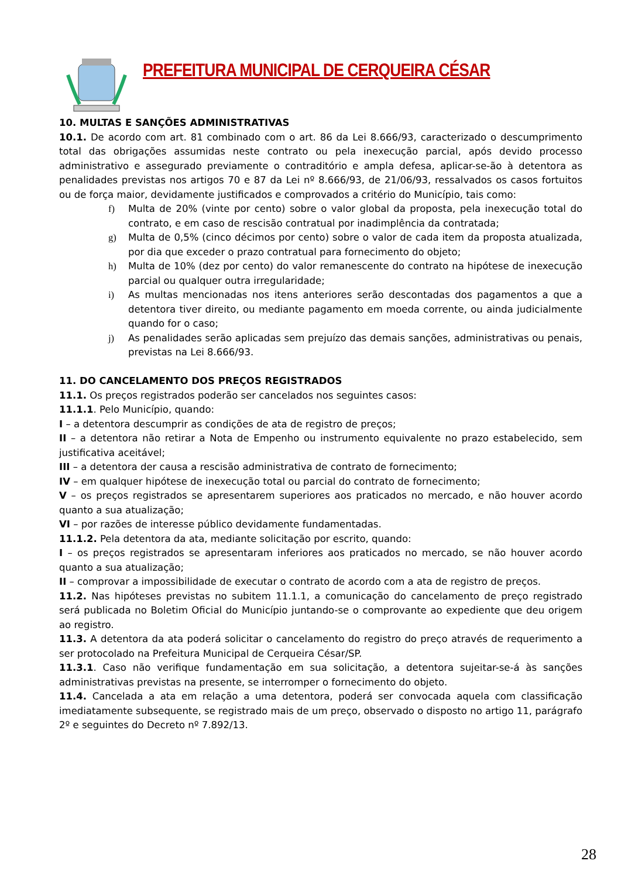PREFEITURA MUNICIPAL DE CERQUEIRA CÉSAR
10. MULTAS E SANÇÕES ADMINISTRATIVAS
10.1. De acordo com art. 81 combinado com o art. 86 da Lei 8.666/93, caracterizado o descumprimento total das obrigações assumidas neste contrato ou pela inexecução parcial, após devido processo administrativo e assegurado previamente o contraditório e ampla defesa, aplicar-se-ão à detentora as penalidades previstas nos artigos 70 e 87 da Lei nº 8.666/93, de 21/06/93, ressalvados os casos fortuitos ou de força maior, devidamente justificados e comprovados a critério do Município, tais como:
f) Multa de 20% (vinte por cento) sobre o valor global da proposta, pela inexecução total do contrato, e em caso de rescisão contratual por inadimplência da contratada;
g) Multa de 0,5% (cinco décimos por cento) sobre o valor de cada item da proposta atualizada, por dia que exceder o prazo contratual para fornecimento do objeto;
h) Multa de 10% (dez por cento) do valor remanescente do contrato na hipótese de inexecução parcial ou qualquer outra irregularidade;
i) As multas mencionadas nos itens anteriores serão descontadas dos pagamentos a que a detentora tiver direito, ou mediante pagamento em moeda corrente, ou ainda judicialmente quando for o caso;
j) As penalidades serão aplicadas sem prejuízo das demais sanções, administrativas ou penais, previstas na Lei 8.666/93.
11. DO CANCELAMENTO DOS PREÇOS REGISTRADOS
11.1. Os preços registrados poderão ser cancelados nos seguintes casos:
11.1.1. Pelo Município, quando:
I – a detentora descumprir as condições de ata de registro de preços;
II – a detentora não retirar a Nota de Empenho ou instrumento equivalente no prazo estabelecido, sem justificativa aceitável;
III – a detentora der causa a rescisão administrativa de contrato de fornecimento;
IV – em qualquer hipótese de inexecução total ou parcial do contrato de fornecimento;
V – os preços registrados se apresentarem superiores aos praticados no mercado, e não houver acordo quanto a sua atualização;
VI – por razões de interesse público devidamente fundamentadas.
11.1.2. Pela detentora da ata, mediante solicitação por escrito, quando:
I – os preços registrados se apresentaram inferiores aos praticados no mercado, se não houver acordo quanto a sua atualização;
II – comprovar a impossibilidade de executar o contrato de acordo com a ata de registro de preços.
11.2. Nas hipóteses previstas no subitem 11.1.1, a comunicação do cancelamento de preço registrado será publicada no Boletim Oficial do Município juntando-se o comprovante ao expediente que deu origem ao registro.
11.3. A detentora da ata poderá solicitar o cancelamento do registro do preço através de requerimento a ser protocolado na Prefeitura Municipal de Cerqueira César/SP.
11.3.1. Caso não verifique fundamentação em sua solicitação, a detentora sujeitar-se-á às sanções administrativas previstas na presente, se interromper o fornecimento do objeto.
11.4. Cancelada a ata em relação a uma detentora, poderá ser convocada aquela com classificação imediatamente subsequente, se registrado mais de um preço, observado o disposto no artigo 11, parágrafo 2º e seguintes do Decreto nº 7.892/13.
28